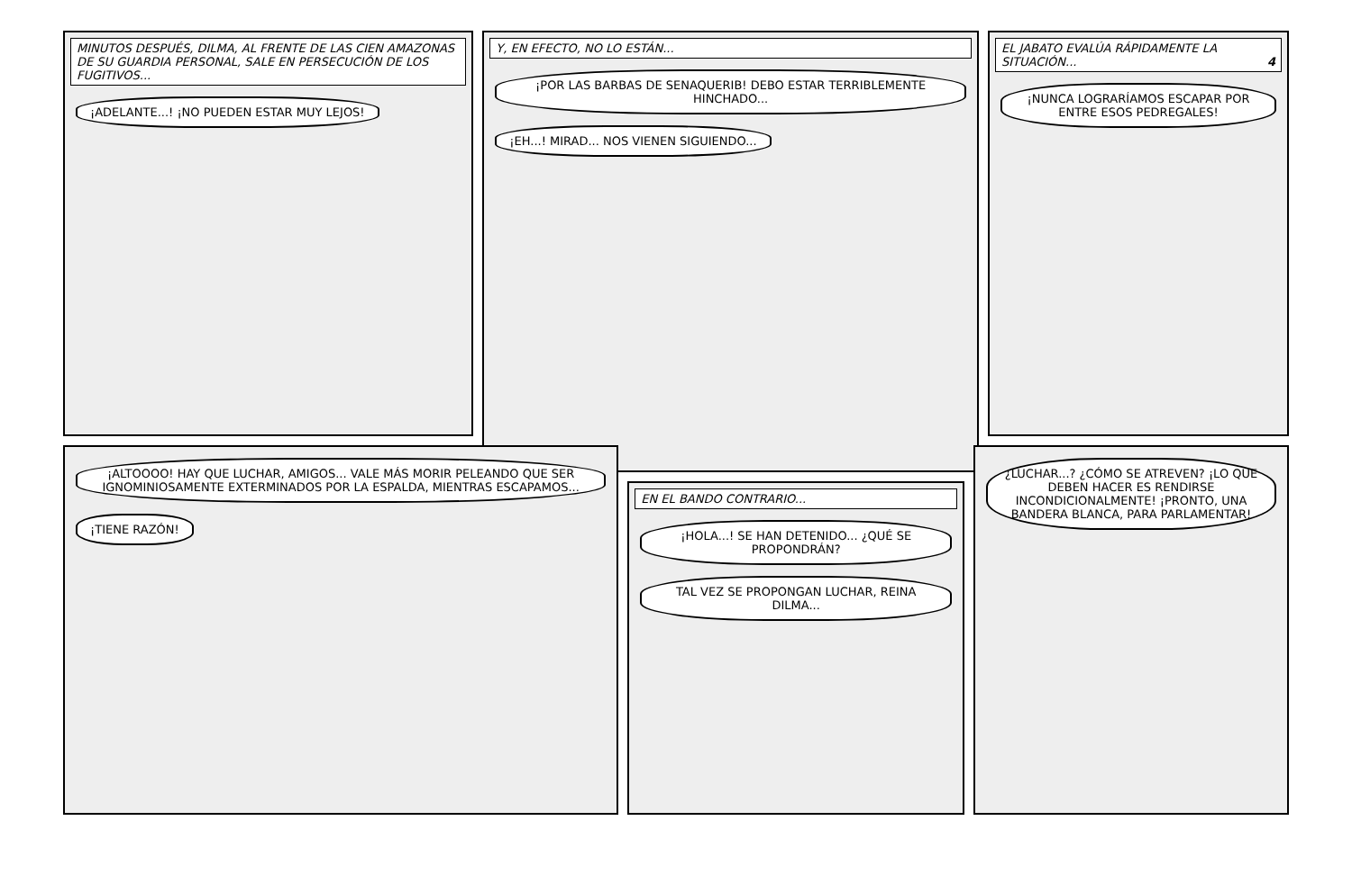MINUTOS DESPUÉS, DILMA, AL FRENTE DE LAS CIEN AMAZONAS DE SU GUARDIA PERSONAL, SALE EN PERSECUCIÓN DE LOS FUGITIVOS...
¡ADELANTE...! ¡NO PUEDEN ESTAR MUY LEJOS!
Y, EN EFECTO, NO LO ESTÁN...
¡POR LAS BARBAS DE SENAQUERIB! DEBO ESTAR TERRIBLEMENTE HINCHADO...
¡EH...! MIRAD... NOS VIENEN SIGUIENDO...
EL JABATO EVALÚA RÁPIDAMENTE LA SITUACIÓN... 4
¡NUNCA LOGRARÍAMOS ESCAPAR POR ENTRE ESOS PEDREGALES!
¡ALTOOOO! HAY QUE LUCHAR, AMIGOS... VALE MÁS MORIR PELEANDO QUE SER IGNOMINIOSAMENTE EXTERMINADOS POR LA ESPALDA, MIENTRAS ESCAPAMOS...
¡TIENE RAZÓN!
EN EL BANDO CONTRARIO...
¡HOLA...! SE HAN DETENIDO... ¿QUÉ SE PROPONDRÁN?
TAL VEZ SE PROPONGAN LUCHAR, REINA DILMA...
¿LUCHAR...? ¿CÓMO SE ATREVEN? ¡LO QUE DEBEN HACER ES RENDIRSE INCONDICIONALMENTE! ¡PRONTO, UNA BANDERA BLANCA, PARA PARLAMENTAR!